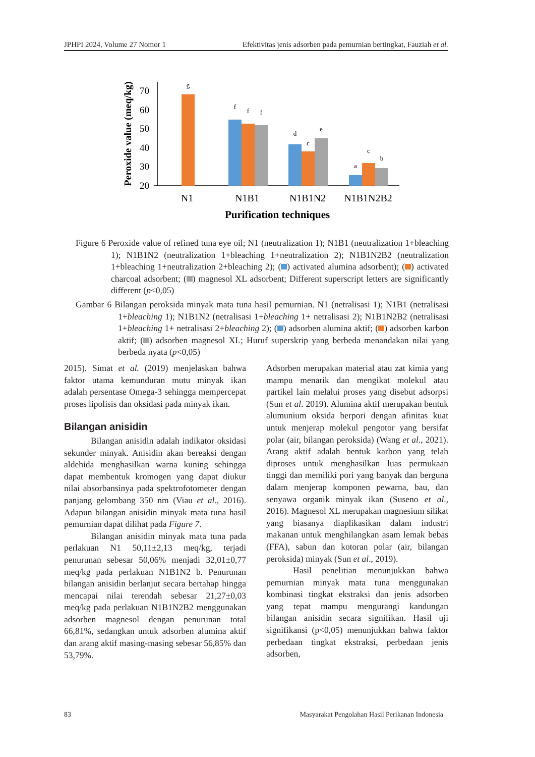JPHPI 2024, Volume 27 Nomor 1 Efektivitas jenis adsorben pada pemurnian bertingkat, Fauziah et al.
70
60
50
40
30
20
Peroxide value (meq/kg)
g
f
f
f
d
c
e
a
c
b
N1
N1B1
N1B1N2
N1B1N2B2
Purification techniques
Figure 6 Peroxide value of refined tuna eye oil; N1 (neutralization 1); N1B1 (neutralization 1+bleaching 1); N1B1N2 (neutralization 1+bleaching 1+neutralization 2); N1B1N2B2 (neutralization 1+bleaching 1+neutralization 2+bleaching 2); ( ) activated alumina adsorbent); ( ) activated charcoal adsorbent; ( ) magnesol XL adsorbent; Different superscript letters are significantly different (p<0,05)
Gambar 6 Bilangan peroksida minyak mata tuna hasil pemurnian. N1 (netralisasi 1); N1B1 (netralisasi 1+bleaching 1); N1B1N2 (netralisasi 1+bleaching 1+ netralisasi 2); N1B1N2B2 (netralisasi 1+bleaching 1+ netralisasi 2+bleaching 2); ( ) adsorben alumina aktif; ( ) adsorben karbon aktif; ( ) adsorben magnesol XL; Huruf superskrip yang berbeda menandakan nilai yang berbeda nyata (p<0,05)
2015). Simat et al. (2019) menjelaskan bahwa faktor utama kemunduran mutu minyak ikan adalah persentase Omega-3 sehingga mempercepat proses lipolisis dan oksidasi pada minyak ikan.
Bilangan anisidin
Bilangan anisidin adalah indikator oksidasi sekunder minyak. Anisidin akan bereaksi dengan aldehida menghasilkan warna kuning sehingga dapat membentuk kromogen yang dapat diukur nilai absorbansinya pada spektrofotometer dengan panjang gelombang 350 nm (Viau et al., 2016). Adapun bilangan anisidin minyak mata tuna hasil pemurnian dapat dilihat pada Figure 7.
Bilangan anisidin minyak mata tuna pada perlakuan N1 50,11±2,13 meq/kg, terjadi penurunan sebesar 50,06% menjadi 32,01±0,77 meq/kg pada perlakuan N1B1N2 b. Penurunan bilangan anisidin berlanjut secara bertahap hingga mencapai nilai terendah sebesar 21,27±0,03 meq/kg pada perlakuan N1B1N2B2 menggunakan adsorben magnesol dengan penurunan total 66,81%, sedangkan untuk adsorben alumina aktif dan arang aktif masing-masing sebesar 56,85% dan 53,79%.
Adsorben merupakan material atau zat kimia yang mampu menarik dan mengikat molekul atau partikel lain melalui proses yang disebut adsorpsi (Sun et al. 2019). Alumina aktif merupakan bentuk alumunium oksida berpori dengan afinitas kuat untuk menjerap molekul pengotor yang bersifat polar (air, bilangan peroksida) (Wang et al., 2021). Arang aktif adalah bentuk karbon yang telah diproses untuk menghasilkan luas permukaan tinggi dan memiliki pori yang banyak dan berguna dalam menjerap komponen pewarna, bau, dan senyawa organik minyak ikan (Suseno et al., 2016). Magnesol XL merupakan magnesium silikat yang biasanya diaplikasikan dalam industri makanan untuk menghilangkan asam lemak bebas (FFA), sabun dan kotoran polar (air, bilangan peroksida) minyak (Sun et al., 2019).
Hasil penelitian menunjukkan bahwa pemurnian minyak mata tuna menggunakan kombinasi tingkat ekstraksi dan jenis adsorben yang tepat mampu mengurangi kandungan bilangan anisidin secara signifikan. Hasil uji signifikansi (p<0,05) menunjukkan bahwa faktor perbedaan tingkat ekstraksi, perbedaan jenis adsorben,
83 Masyarakat Pengolahan Hasil Perikanan Indonesia